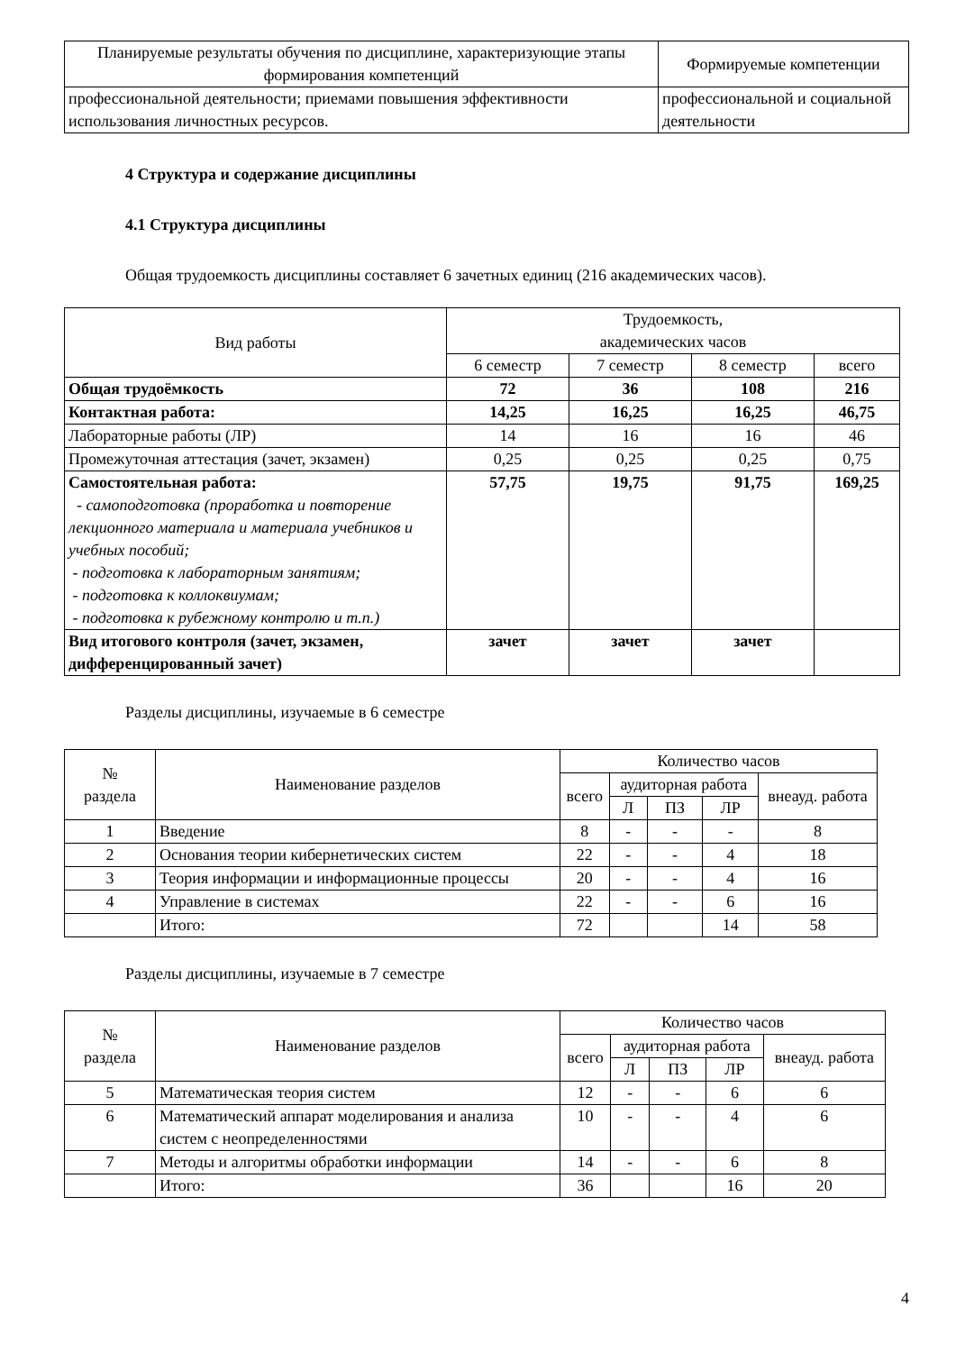| Планируемые результаты обучения по дисциплине, характеризующие этапы формирования компетенций | Формируемые компетенции |
| --- | --- |
| профессиональной деятельности; приемами повышения эффективности использования личностных ресурсов. | профессиональной и социальной деятельности |
4 Структура и содержание дисциплины
4.1 Структура дисциплины
Общая трудоемкость дисциплины составляет 6 зачетных единиц (216 академических часов).
| Вид работы | Трудоемкость, академических часов | | | |
| --- | --- | --- | --- | --- |
| | 6 семестр | 7 семестр | 8 семестр | всего |
| Общая трудоёмкость | 72 | 36 | 108 | 216 |
| Контактная работа: | 14,25 | 16,25 | 16,25 | 46,75 |
| Лабораторные работы (ЛР) | 14 | 16 | 16 | 46 |
| Промежуточная аттестация (зачет, экзамен) | 0,25 | 0,25 | 0,25 | 0,75 |
| Самостоятельная работа: - самоподготовка (проработка и повторение лекционного материала и материала учебников и учебных пособий; - подготовка к лабораторным занятиям; - подготовка к коллоквиумам; - подготовка к рубежному контролю и т.п.) | 57,75 | 19,75 | 91,75 | 169,25 |
| Вид итогового контроля (зачет, экзамен, дифференцированный зачет) | зачет | зачет | зачет | |
Разделы дисциплины, изучаемые в 6 семестре
| № раздела | Наименование разделов | Количество часов | | | | |
| --- | --- | --- | --- | --- | --- | --- |
| | | всего | аудиторная работа | | | внеауд. работа |
| | | | Л | ПЗ | ЛР | |
| 1 | Введение | 8 | - | - | - | 8 |
| 2 | Основания теории кибернетических систем | 22 | - | - | 4 | 18 |
| 3 | Теория информации и информационные процессы | 20 | - | - | 4 | 16 |
| 4 | Управление в системах | 22 | - | - | 6 | 16 |
| | Итого: | 72 | | | 14 | 58 |
Разделы дисциплины, изучаемые в 7 семестре
| № раздела | Наименование разделов | Количество часов | | | | |
| --- | --- | --- | --- | --- | --- | --- |
| | | всего | аудиторная работа | | | внеауд. работа |
| | | | Л | ПЗ | ЛР | |
| 5 | Математическая теория систем | 12 | - | - | 6 | 6 |
| 6 | Математический аппарат моделирования и анализа систем с неопределенностями | 10 | - | - | 4 | 6 |
| 7 | Методы и алгоритмы обработки информации | 14 | - | - | 6 | 8 |
| | Итого: | 36 | | | 16 | 20 |
4